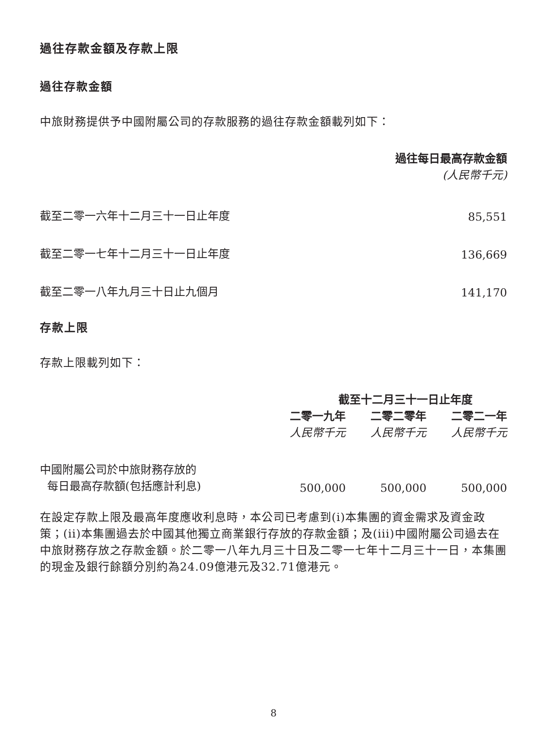過往存款金額及存款上限
過往存款金額
中旅財務提供予中國附屬公司的存款服務的過往存款金額載列如下：
| | 過往每日最高存款金額 (人民幣千元) |
| 截至二零一六年十二月三十一日止年度 | 85,551 |
| 截至二零一七年十二月三十一日止年度 | 136,669 |
| 截至二零一八年九月三十日止九個月 | 141,170 |
存款上限
存款上限載列如下：
| | 截至十二月三十一日止年度 | | |
| | 二零一九年 | 二零二零年 | 二零二一年 |
| | 人民幣千元 | 人民幣千元 | 人民幣千元 |
| 中國附屬公司於中旅財務存放的 每日最高存款額(包括應計利息) | 500,000 | 500,000 | 500,000 |
在設定存款上限及最高年度應收利息時，本公司已考慮到(i)本集團的資金需求及資金政策；(ii)本集團過去於中國其他獨立商業銀行存放的存款金額；及(iii)中國附屬公司過去在中旅財務存放之存款金額。於二零一八年九月三十日及二零一七年十二月三十一日，本集團的現金及銀行餘額分別約為24.09億港元及32.71億港元。
8